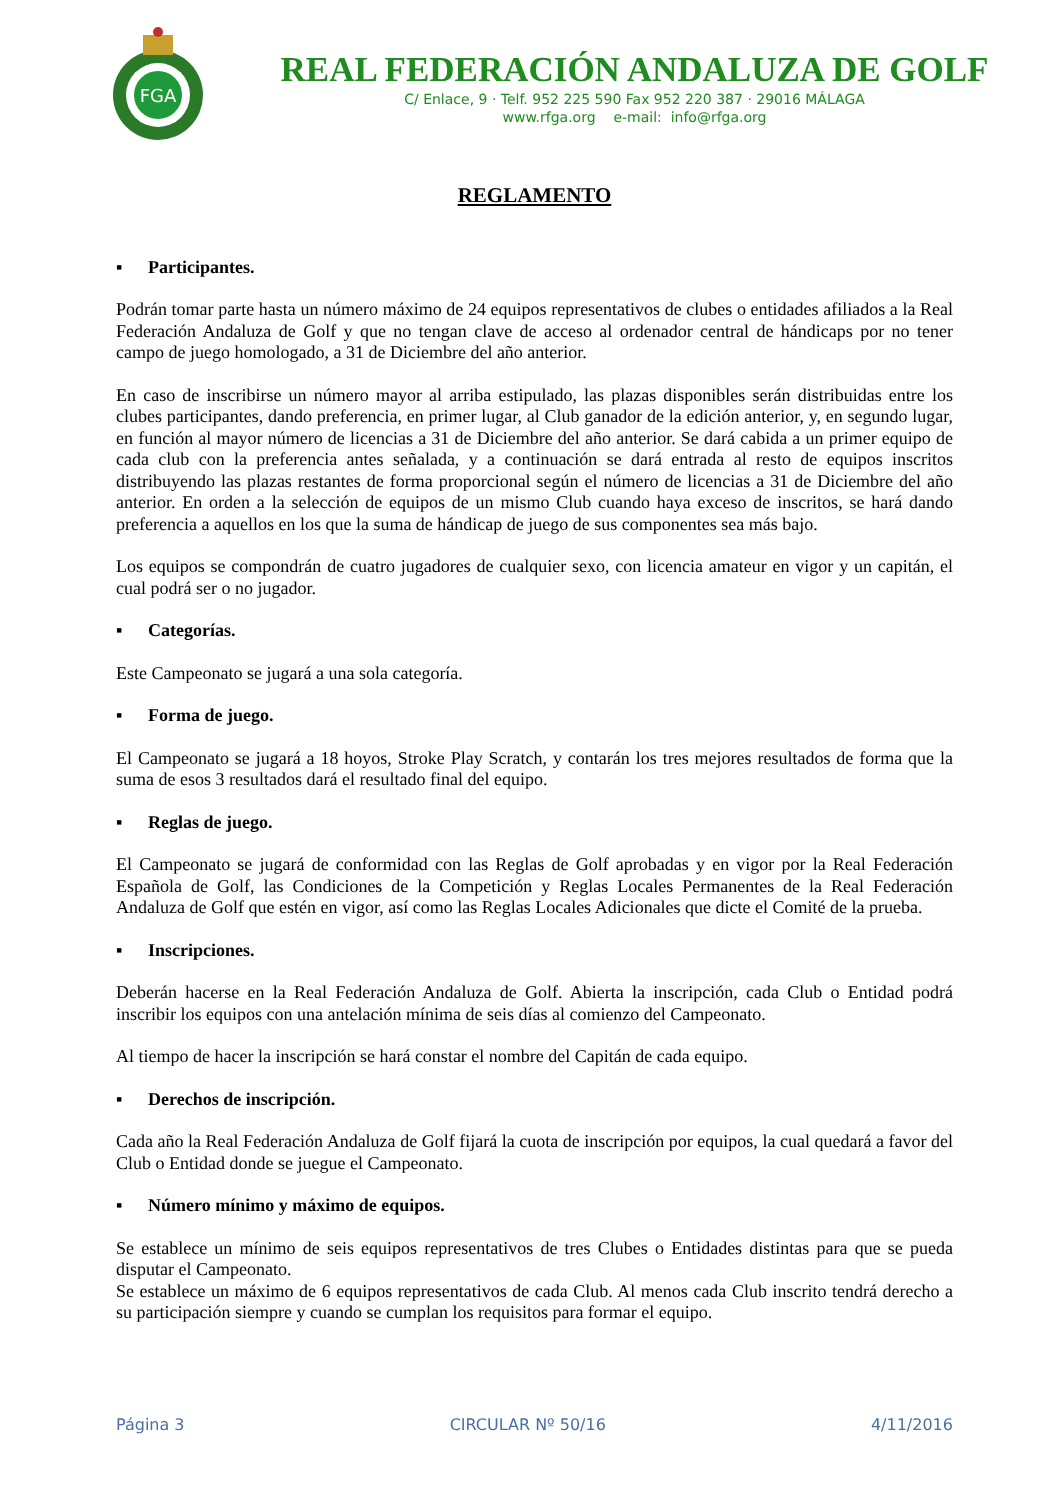FGA
REAL FEDERACIÓN ANDALUZA DE GOLF
C/ Enlace, 9 · Telf. 952 225 590 Fax 952 220 387 · 29016 MÁLAGA
www.rfga.org e-mail: info@rfga.org
REGLAMENTO
▪ Participantes.
Podrán tomar parte hasta un número máximo de 24 equipos representativos de clubes o entidades afiliados a la Real Federación Andaluza de Golf y que no tengan clave de acceso al ordenador central de hándicaps por no tener campo de juego homologado, a 31 de Diciembre del año anterior.
En caso de inscribirse un número mayor al arriba estipulado, las plazas disponibles serán distribuidas entre los clubes participantes, dando preferencia, en primer lugar, al Club ganador de la edición anterior, y, en segundo lugar, en función al mayor número de licencias a 31 de Diciembre del año anterior. Se dará cabida a un primer equipo de cada club con la preferencia antes señalada, y a continuación se dará entrada al resto de equipos inscritos distribuyendo las plazas restantes de forma proporcional según el número de licencias a 31 de Diciembre del año anterior. En orden a la selección de equipos de un mismo Club cuando haya exceso de inscritos, se hará dando preferencia a aquellos en los que la suma de hándicap de juego de sus componentes sea más bajo.
Los equipos se compondrán de cuatro jugadores de cualquier sexo, con licencia amateur en vigor y un capitán, el cual podrá ser o no jugador.
▪ Categorías.
Este Campeonato se jugará a una sola categoría.
▪ Forma de juego.
El Campeonato se jugará a 18 hoyos, Stroke Play Scratch, y contarán los tres mejores resultados de forma que la suma de esos 3 resultados dará el resultado final del equipo.
▪ Reglas de juego.
El Campeonato se jugará de conformidad con las Reglas de Golf aprobadas y en vigor por la Real Federación Española de Golf, las Condiciones de la Competición y Reglas Locales Permanentes de la Real Federación Andaluza de Golf que estén en vigor, así como las Reglas Locales Adicionales que dicte el Comité de la prueba.
▪ Inscripciones.
Deberán hacerse en la Real Federación Andaluza de Golf. Abierta la inscripción, cada Club o Entidad podrá inscribir los equipos con una antelación mínima de seis días al comienzo del Campeonato.
Al tiempo de hacer la inscripción se hará constar el nombre del Capitán de cada equipo.
▪ Derechos de inscripción.
Cada año la Real Federación Andaluza de Golf fijará la cuota de inscripción por equipos, la cual quedará a favor del Club o Entidad donde se juegue el Campeonato.
▪ Número mínimo y máximo de equipos.
Se establece un mínimo de seis equipos representativos de tres Clubes o Entidades distintas para que se pueda disputar el Campeonato.
Se establece un máximo de 6 equipos representativos de cada Club. Al menos cada Club inscrito tendrá derecho a su participación siempre y cuando se cumplan los requisitos para formar el equipo.
Página 3 CIRCULAR Nº 50/16 4/11/2016